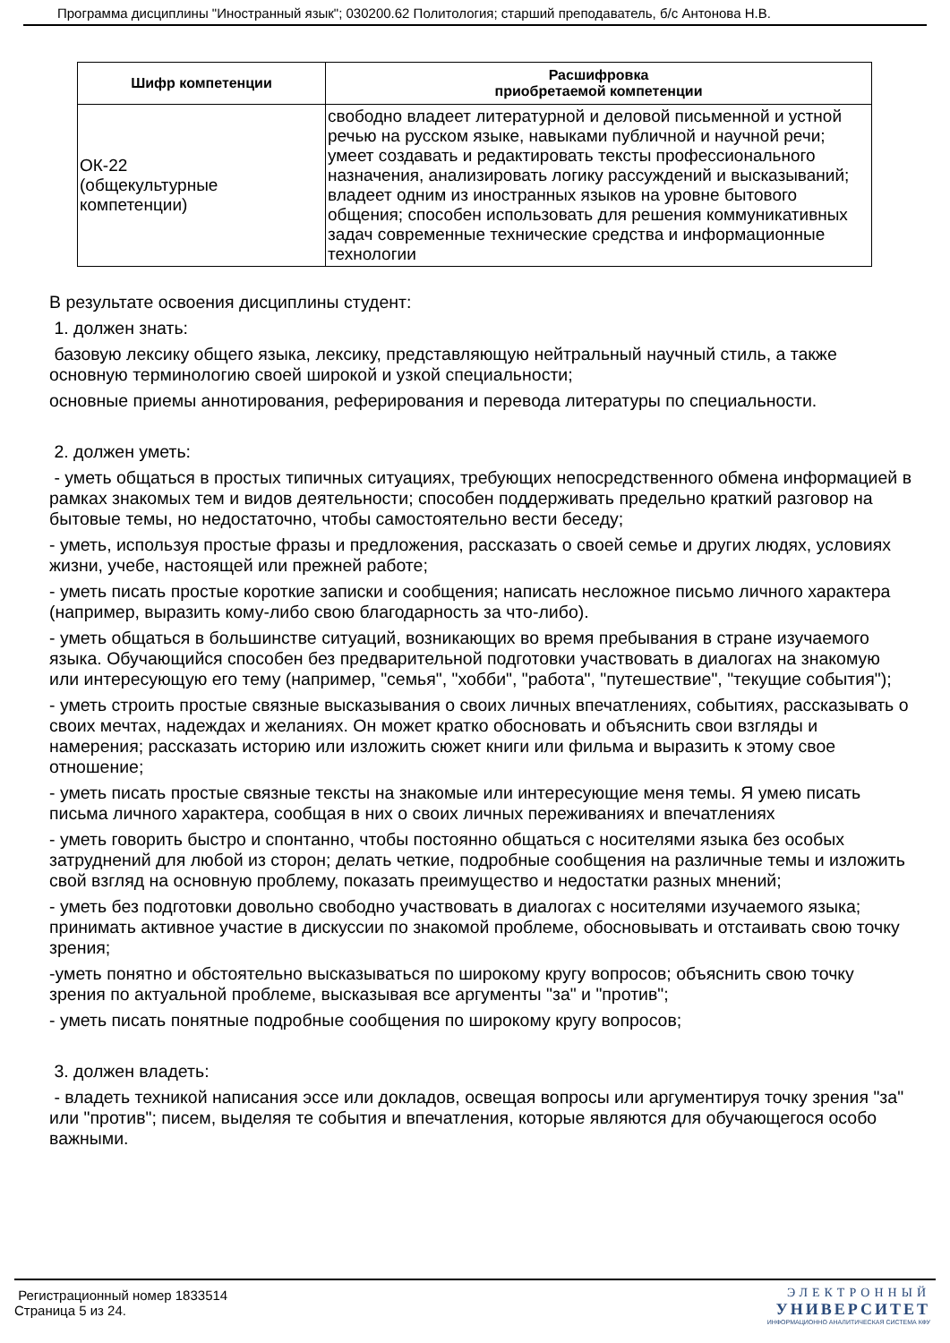Программа дисциплины "Иностранный язык"; 030200.62 Политология; старший преподаватель, б/с Антонова Н.В.
| Шифр компетенции | Расшифровка приобретаемой компетенции |
| --- | --- |
| ОК-22 (общекультурные компетенции) | свободно владеет литературной и деловой письменной и устной речью на русском языке, навыками публичной и научной речи; умеет создавать и редактировать тексты профессионального назначения, анализировать логику рассуждений и высказываний; владеет одним из иностранных языков на уровне бытового общения; способен использовать для решения коммуникативных задач современные технические средства и информационные технологии |
В результате освоения дисциплины студент:
1. должен знать:
базовую лексику общего языка, лексику, представляющую нейтральный научный стиль, а также основную терминологию своей широкой и узкой специальности;
основные приемы аннотирования, реферирования и перевода литературы по специальности.
2. должен уметь:
- уметь общаться в простых типичных ситуациях, требующих непосредственного обмена информацией в рамках знакомых тем и видов деятельности; способен поддерживать предельно краткий разговор на бытовые темы, но недостаточно, чтобы самостоятельно вести беседу;
- уметь, используя простые фразы и предложения, рассказать о своей семье и других людях, условиях жизни, учебе, настоящей или прежней работе;
- уметь писать простые короткие записки и сообщения; написать несложное письмо личного характера (например, выразить кому-либо свою благодарность за что-либо).
- уметь общаться в большинстве ситуаций, возникающих во время пребывания в стране изучаемого языка. Обучающийся способен без предварительной подготовки участвовать в диалогах на знакомую или интересующую его тему (например, "семья", "хобби", "работа", "путешествие", "текущие события");
- уметь строить простые связные высказывания о своих личных впечатлениях, событиях, рассказывать о своих мечтах, надеждах и желаниях. Он может кратко обосновать и объяснить свои взгляды и намерения; рассказать историю или изложить сюжет книги или фильма и выразить к этому свое отношение;
- уметь писать простые связные тексты на знакомые или интересующие меня темы. Я умею писать письма личного характера, сообщая в них о своих личных переживаниях и впечатлениях
- уметь говорить быстро и спонтанно, чтобы постоянно общаться с носителями языка без особых затруднений для любой из сторон; делать четкие, подробные сообщения на различные темы и изложить свой взгляд на основную проблему, показать преимущество и недостатки разных мнений;
- уметь без подготовки довольно свободно участвовать в диалогах с носителями изучаемого языка; принимать активное участие в дискуссии по знакомой проблеме, обосновывать и отстаивать свою точку зрения;
-уметь понятно и обстоятельно высказываться по широкому кругу вопросов; объяснить свою точку зрения по актуальной проблеме, высказывая все аргументы "за" и "против";
- уметь писать понятные подробные сообщения по широкому кругу вопросов;
3. должен владеть:
- владеть техникой написания эссе или докладов, освещая вопросы или аргументируя точку зрения "за" или "против"; писем, выделяя те события и впечатления, которые являются для обучающегося особо важными.
Регистрационный номер 1833514
Страница 5 из 24.
ЭЛЕКТРОННЫЙ
УНИВЕРСИТЕТ
ИНФОРМАЦИОННО АНАЛИТИЧЕСКАЯ СИСТЕМА КФУ